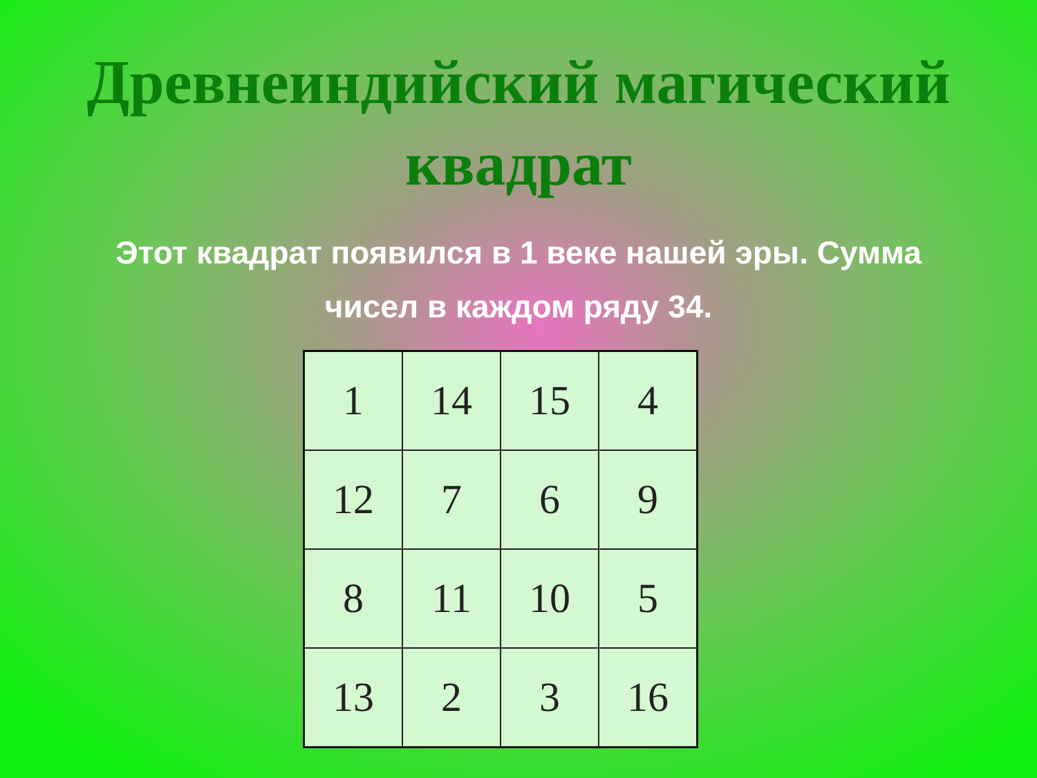Древнеиндийский магический
квадрат
Этот квадрат появился в 1 веке нашей эры. Сумма чисел в каждом ряду 34.
| 1 | 14 | 15 | 4 |
| 12 | 7 | 6 | 9 |
| 8 | 11 | 10 | 5 |
| 13 | 2 | 3 | 16 |